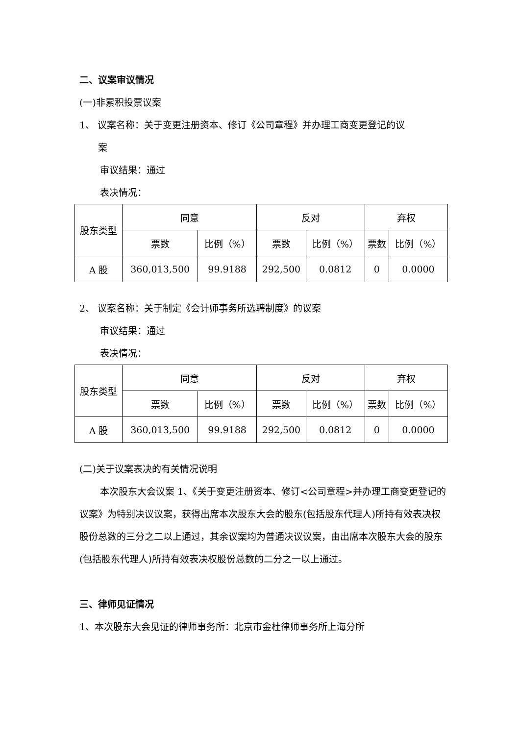二、议案审议情况
(一)非累积投票议案
1、 议案名称：关于变更注册资本、修订《公司章程》并办理工商变更登记的议
案
审议结果：通过
表决情况：
| 股东类型 | 同意 | | 反对 | | 弃权 | |
| --- | --- | --- | --- | --- | --- | --- |
| | 票数 | 比例（%） | 票数 | 比例（%） | 票数 | 比例（%） |
| A 股 | 360,013,500 | 99.9188 | 292,500 | 0.0812 | 0 | 0.0000 |
2、 议案名称：关于制定《会计师事务所选聘制度》的议案
审议结果：通过
表决情况：
| 股东类型 | 同意 | | 反对 | | 弃权 | |
| --- | --- | --- | --- | --- | --- | --- |
| | 票数 | 比例（%） | 票数 | 比例（%） | 票数 | 比例（%） |
| A 股 | 360,013,500 | 99.9188 | 292,500 | 0.0812 | 0 | 0.0000 |
(二)关于议案表决的有关情况说明
本次股东大会议案 1、《关于变更注册资本、修订<公司章程>并办理工商变更登记的议案》为特别决议议案，获得出席本次股东大会的股东(包括股东代理人)所持有效表决权股份总数的三分之二以上通过，其余议案均为普通决议议案，由出席本次股东大会的股东(包括股东代理人)所持有效表决权股份总数的二分之一以上通过。
三、律师见证情况
1、本次股东大会见证的律师事务所：北京市金杜律师事务所上海分所